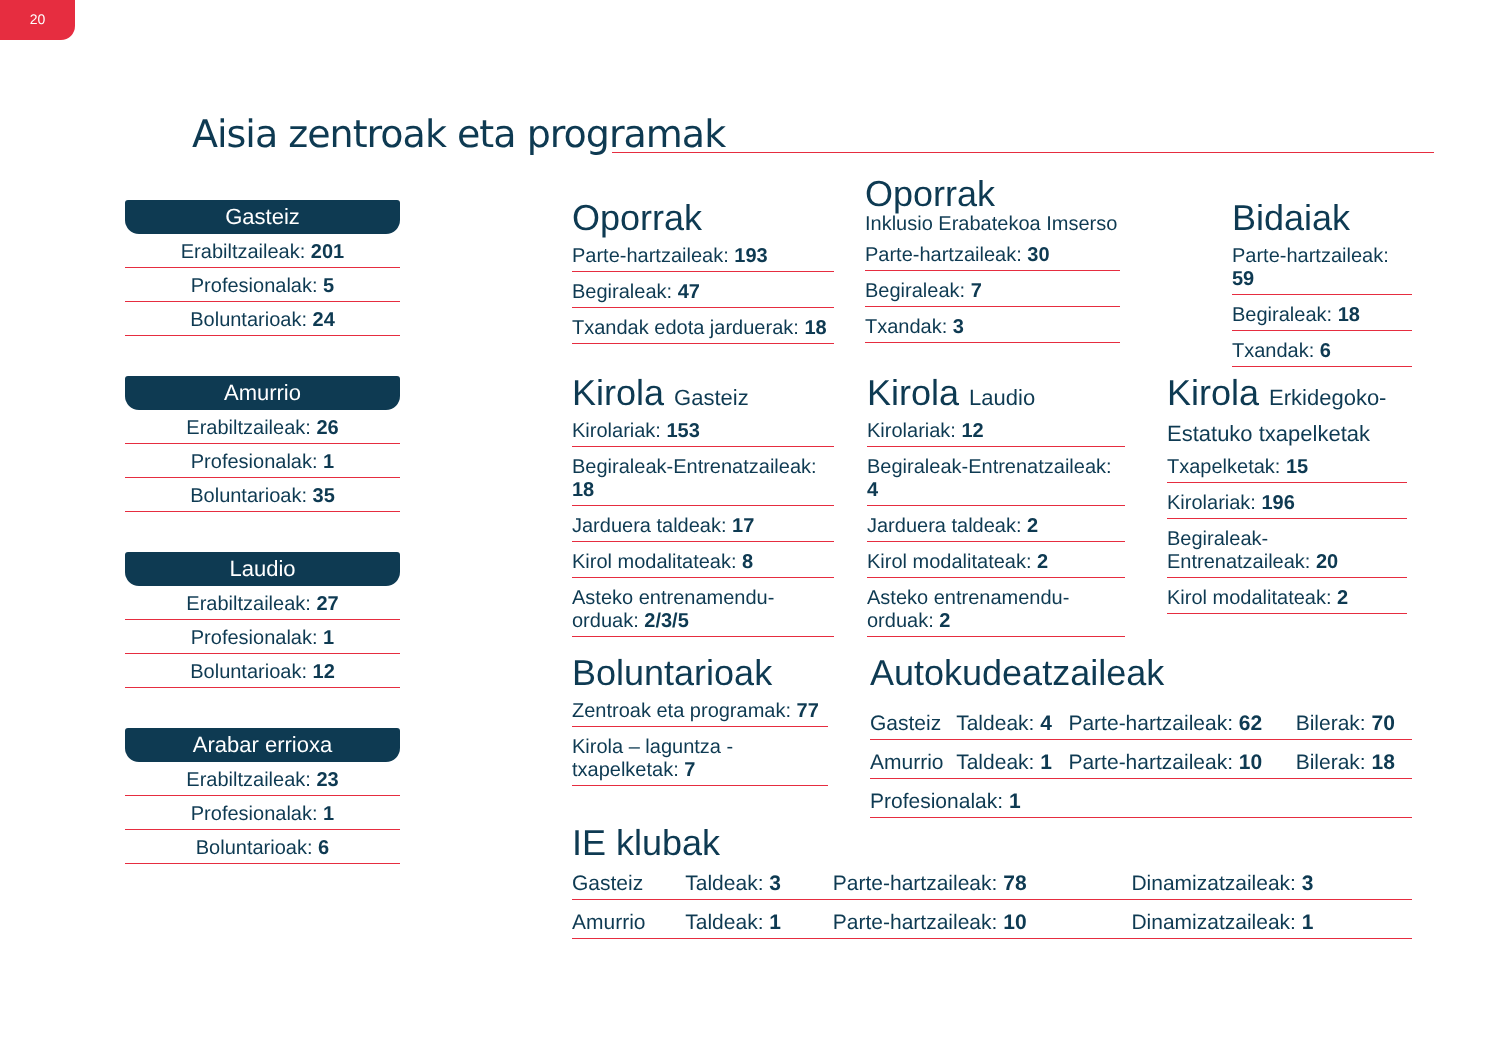20
Aisia zentroak eta programak
Gasteiz
Erabiltzaileak: 201
Profesionalak: 5
Boluntarioak: 24
Amurrio
Erabiltzaileak: 26
Profesionalak: 1
Boluntarioak: 35
Laudio
Erabiltzaileak: 27
Profesionalak: 1
Boluntarioak: 12
Arabar errioxa
Erabiltzaileak: 23
Profesionalak: 1
Boluntarioak: 6
Oporrak
Parte-hartzaileak: 193
Begiraleak: 47
Txandak edota jarduerak: 18
Oporrak
Inklusio Erabatekoa Imserso
Parte-hartzaileak: 30
Begiraleak: 7
Txandak: 3
Bidaiak
Parte-hartzaileak: 59
Begiraleak: 18
Txandak: 6
Kirola Gasteiz
Kirolariak: 153
Begiraleak-Entrenatzaileak: 18
Jarduera taldeak: 17
Kirol modalitateak: 8
Asteko entrenamendu-orduak: 2/3/5
Kirola Laudio
Kirolariak: 12
Begiraleak-Entrenatzaileak: 4
Jarduera taldeak: 2
Kirol modalitateak: 2
Asteko entrenamendu-orduak: 2
Kirola Erkidegoko-Estatuko txapelketak
Txapelketak: 15
Kirolariak: 196
Begiraleak-Entrenatzaileak: 20
Kirol modalitateak: 2
Boluntarioak
Zentroak eta programak: 77
Kirola – laguntza - txapelketak: 7
Autokudeatzaileak
| Gasteiz | Taldeak: 4 | Parte-hartzaileak: 62 | Bilerak: 70 |
| Amurrio | Taldeak: 1 | Parte-hartzaileak: 10 | Bilerak: 18 |
| Profesionalak: 1 | | | |
IE klubak
| Gasteiz | Taldeak: 3 | Parte-hartzaileak: 78 | Dinamizatzaileak: 3 |
| Amurrio | Taldeak: 1 | Parte-hartzaileak: 10 | Dinamizatzaileak: 1 |